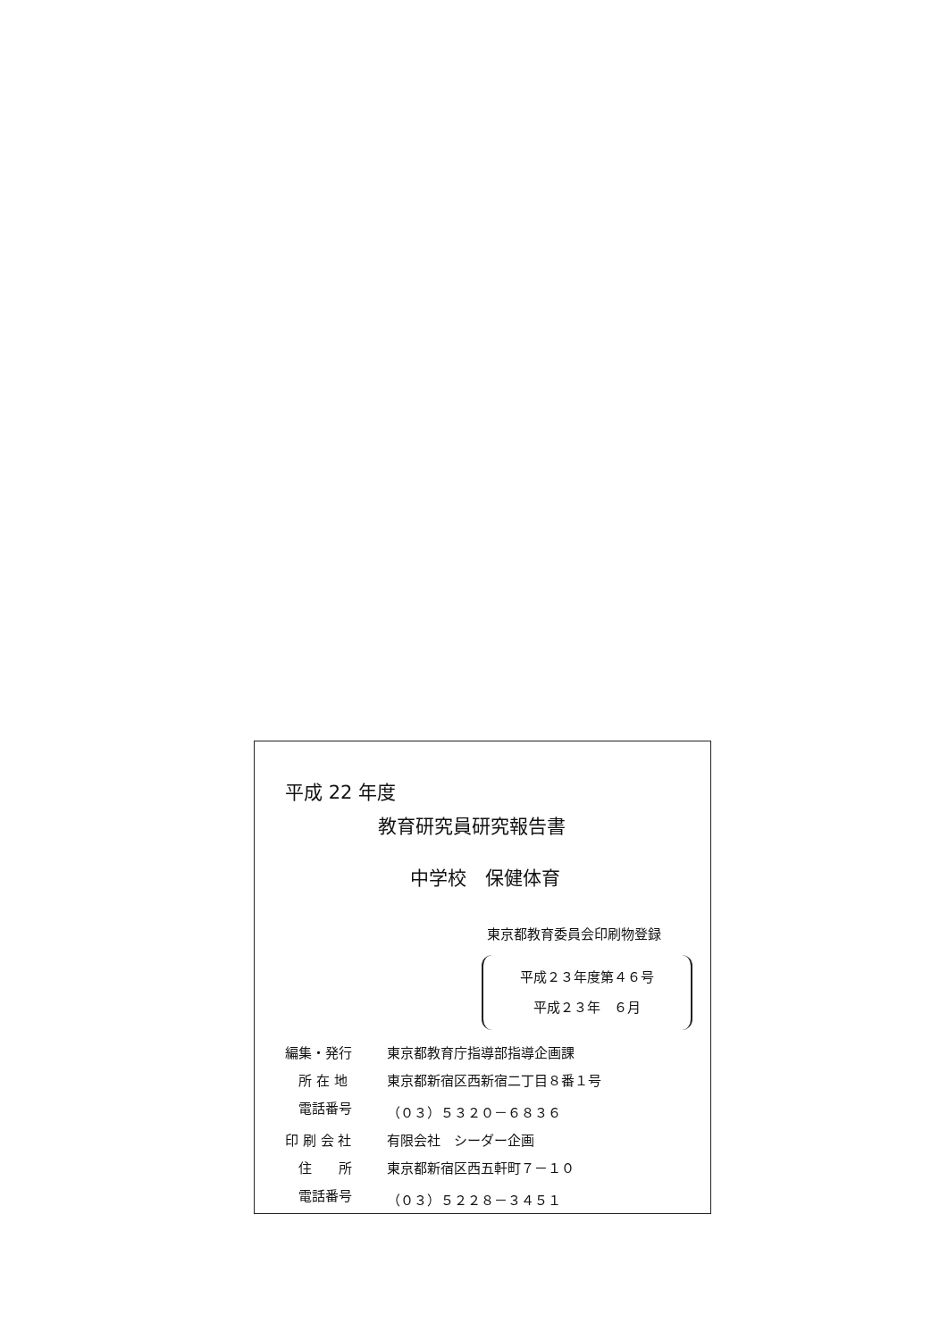平成 22 年度
教育研究員研究報告書
中学校　保健体育
東京都教育委員会印刷物登録
平成２３年度第４６号
平成２３年　６月
| 編集・発行 | 東京都教育庁指導部指導企画課 |
| 所 在 地 | 東京都新宿区西新宿二丁目８番１号 |
| 電話番号 | （０３）５３２０－６８３６ |
| 印 刷 会 社 | 有限会社 シーダー企画 |
| 住 所 | 東京都新宿区西五軒町７－１０ |
| 電話番号 | （０３）５２２８－３４５１ |